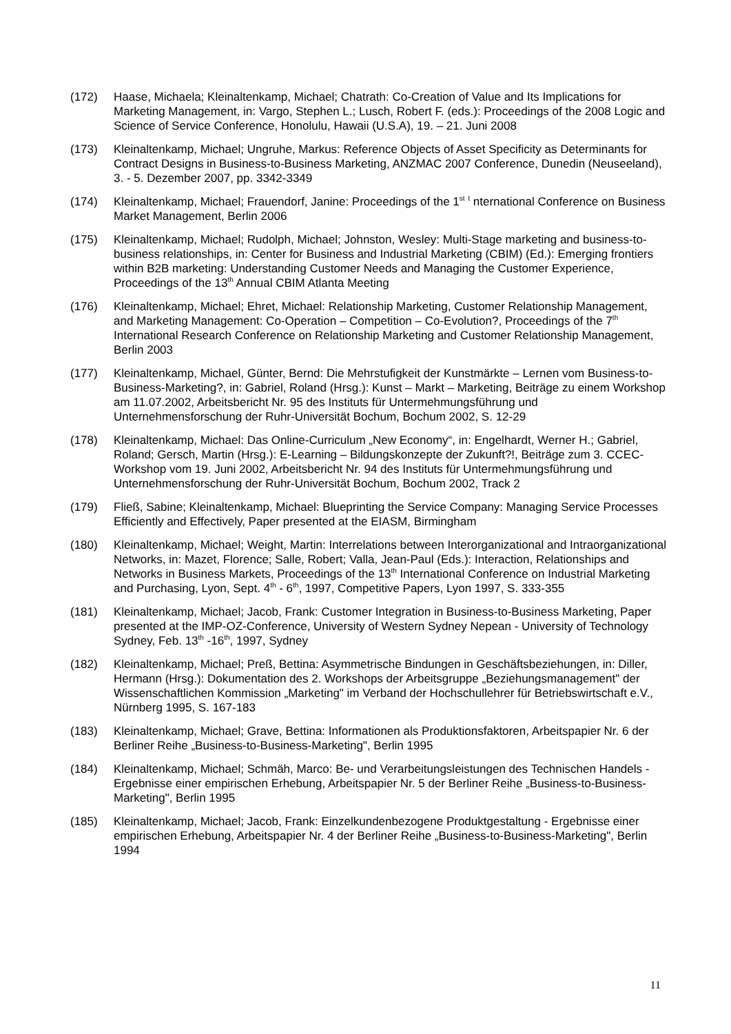(172) Haase, Michaela; Kleinaltenkamp, Michael; Chatrath: Co-Creation of Value and Its Implications for Marketing Management, in: Vargo, Stephen L.; Lusch, Robert F. (eds.): Proceedings of the 2008 Logic and Science of Service Conference, Honolulu, Hawaii (U.S.A), 19. – 21. Juni 2008
(173) Kleinaltenkamp, Michael; Ungruhe, Markus: Reference Objects of Asset Specificity as Determinants for Contract Designs in Business-to-Business Marketing, ANZMAC 2007 Conference, Dunedin (Neuseeland), 3. - 5. Dezember 2007, pp. 3342-3349
(174) Kleinaltenkamp, Michael; Frauendorf, Janine: Proceedings of the 1<sup>st</sup> <sup>t</sup> nternational Conference on Business Market Management, Berlin 2006
(175) Kleinaltenkamp, Michael; Rudolph, Michael; Johnston, Wesley: Multi-Stage marketing and business-to-business relationships, in: Center for Business and Industrial Marketing (CBIM) (Ed.): Emerging frontiers within B2B marketing: Understanding Customer Needs and Managing the Customer Experience, Proceedings of the 13<sup>th</sup> Annual CBIM Atlanta Meeting
(176) Kleinaltenkamp, Michael; Ehret, Michael: Relationship Marketing, Customer Relationship Management, and Marketing Management: Co-Operation – Competition – Co-Evolution?, Proceedings of the 7<sup>th</sup> International Research Conference on Relationship Marketing and Customer Relationship Management, Berlin 2003
(177) Kleinaltenkamp, Michael, Günter, Bernd: Die Mehrstufigkeit der Kunstmärkte – Lernen vom Business-to-Business-Marketing?, in: Gabriel, Roland (Hrsg.): Kunst – Markt – Marketing, Beiträge zu einem Workshop am 11.07.2002, Arbeitsbericht Nr. 95 des Instituts für Untermehmungsführung und Unternehmensforschung der Ruhr-Universität Bochum, Bochum 2002, S. 12-29
(178) Kleinaltenkamp, Michael: Das Online-Curriculum „New Economy“, in: Engelhardt, Werner H.; Gabriel, Roland; Gersch, Martin (Hrsg.): E-Learning – Bildungskonzepte der Zukunft?!, Beiträge zum 3. CCEC-Workshop vom 19. Juni 2002, Arbeitsbericht Nr. 94 des Instituts für Untermehmungsführung und Unternehmensforschung der Ruhr-Universität Bochum, Bochum 2002, Track 2
(179) Fließ, Sabine; Kleinaltenkamp, Michael: Blueprinting the Service Company: Managing Service Processes Efficiently and Effectively, Paper presented at the EIASM, Birmingham
(180) Kleinaltenkamp, Michael; Weight, Martin: Interrelations between Interorganizational and Intraorganizational Networks, in: Mazet, Florence; Salle, Robert; Valla, Jean-Paul (Eds.): Interaction, Relationships and Networks in Business Markets, Proceedings of the 13<sup>th</sup> International Conference on Industrial Marketing and Purchasing, Lyon, Sept. 4<sup>th</sup> - 6<sup>th</sup>, 1997, Competitive Papers, Lyon 1997, S. 333-355
(181) Kleinaltenkamp, Michael; Jacob, Frank: Customer Integration in Business-to-Business Marketing, Paper presented at the IMP-OZ-Conference, University of Western Sydney Nepean - University of Technology Sydney, Feb. 13<sup>th</sup> -16<sup>th</sup>, 1997, Sydney
(182) Kleinaltenkamp, Michael; Preß, Bettina: Asymmetrische Bindungen in Geschäftsbeziehungen, in: Diller, Hermann (Hrsg.): Dokumentation des 2. Workshops der Arbeitsgruppe „Beziehungsmanagement" der Wissenschaftlichen Kommission „Marketing" im Verband der Hochschullehrer für Betriebswirtschaft e.V., Nürnberg 1995, S. 167-183
(183) Kleinaltenkamp, Michael; Grave, Bettina: Informationen als Produktionsfaktoren, Arbeitspapier Nr. 6 der Berliner Reihe „Business-to-Business-Marketing", Berlin 1995
(184) Kleinaltenkamp, Michael; Schmäh, Marco: Be- und Verarbeitungsleistungen des Technischen Handels - Ergebnisse einer empirischen Erhebung, Arbeitspapier Nr. 5 der Berliner Reihe „Business-to-Business-Marketing", Berlin 1995
(185) Kleinaltenkamp, Michael; Jacob, Frank: Einzelkundenbezogene Produktgestaltung - Ergebnisse einer empirischen Erhebung, Arbeitspapier Nr. 4 der Berliner Reihe „Business-to-Business-Marketing", Berlin 1994
11